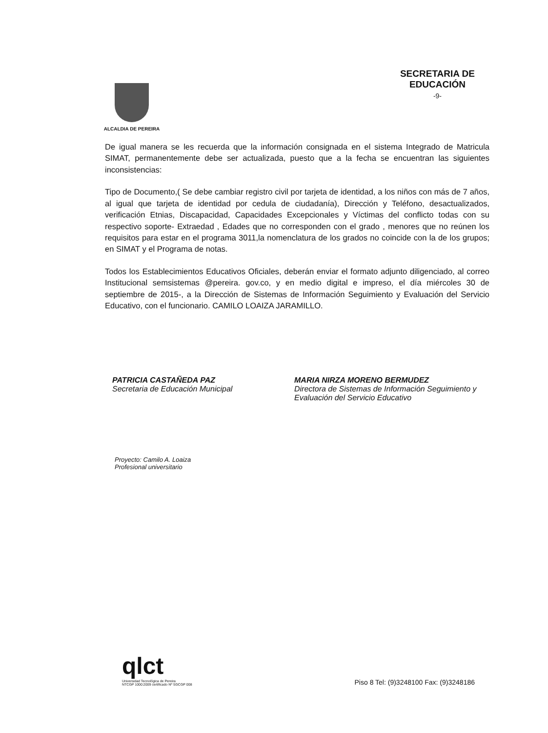ALCALDIA DE PEREIRA
SECRETARIA DE
EDUCACIÓN
-9-
De igual manera se les recuerda que la información consignada en el sistema Integrado de Matricula SIMAT, permanentemente debe ser actualizada, puesto que a la fecha se encuentran las siguientes inconsistencias:
Tipo de Documento,( Se debe cambiar registro civil por tarjeta de identidad, a los niños con más de 7 años, al igual que tarjeta de identidad por cedula de ciudadanía), Dirección y Teléfono, desactualizados, verificación Etnias, Discapacidad, Capacidades Excepcionales y Víctimas del conflicto todas con su respectivo soporte- Extraedad , Edades que no corresponden con el grado , menores que no reúnen los requisitos para estar en el programa 3011,la nomenclatura de los grados no coincide con la de los grupos; en SIMAT y el Programa de notas.
Todos los Establecimientos Educativos Oficiales, deberán enviar el formato adjunto diligenciado, al correo Institucional semsistemas @pereira. gov.co, y en medio digital e impreso, el día miércoles 30 de septiembre de 2015-, a la Dirección de Sistemas de Información Seguimiento y Evaluación del Servicio Educativo, con el funcionario. CAMILO LOAIZA JARAMILLO.
PATRICIA CASTAÑEDA PAZ
Secretaria de Educación Municipal
MARIA NIRZA MORENO BERMUDEZ
Directora de Sistemas de Información Seguimiento y Evaluación del Servicio Educativo
Proyecto: Camilo A. Loaiza
Profesional universitario
qlct
Universidad Tecnológica de Pereira
NTCGP 1000:2009 certificado Nº SGCGP 008
Piso 8 Tel: (9)3248100 Fax: (9)3248186